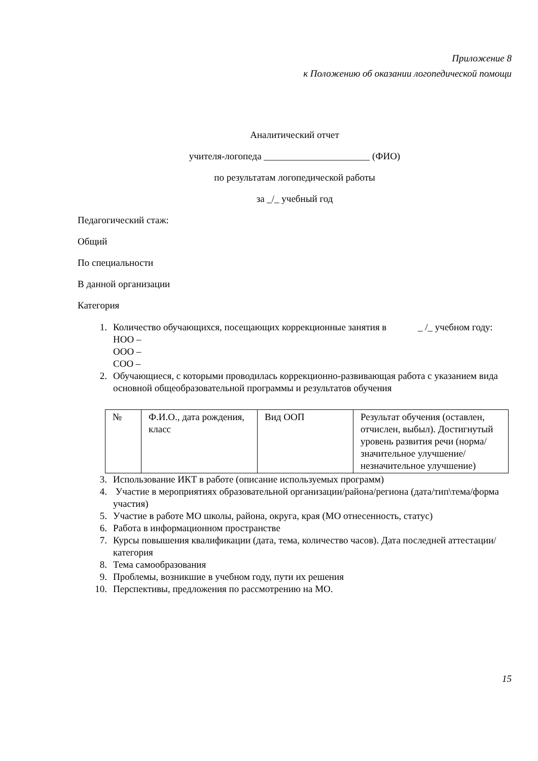Приложение 8
к Положению об оказании логопедической помощи
Аналитический отчет
учителя-логопеда ______________________ (ФИО)
по результатам логопедической работы
за _/_ учебный год
Педагогический стаж:
Общий
По специальности
В данной организации
Категория
1. Количество обучающихся, посещающих коррекционные занятия в _ /_ учебном году:
НОО –
ООО –
СОО –
2. Обучающиеся, с которыми проводилась коррекционно-развивающая работа с указанием вида основной общеобразовательной программы и результатов обучения
| № | Ф.И.О., дата рождения, класс | Вид ООП | Результат обучения (оставлен, отчислен, выбыл). Достигнутый уровень развития речи (норма/значительное улучшение/незначительное улучшение) |
| --- | --- | --- | --- |
3. Использование ИКТ в работе (описание используемых программ)
4. Участие в мероприятиях образовательной организации/района/региона (дата/тип\тема/форма участия)
5. Участие в работе МО школы, района, округа, края (МО отнесенность, статус)
6. Работа в информационном пространстве
7. Курсы повышения квалификации (дата, тема, количество часов). Дата последней аттестации/категория
8. Тема самообразования
9. Проблемы, возникшие в учебном году, пути их решения
10. Перспективы, предложения по рассмотрению на МО.
15